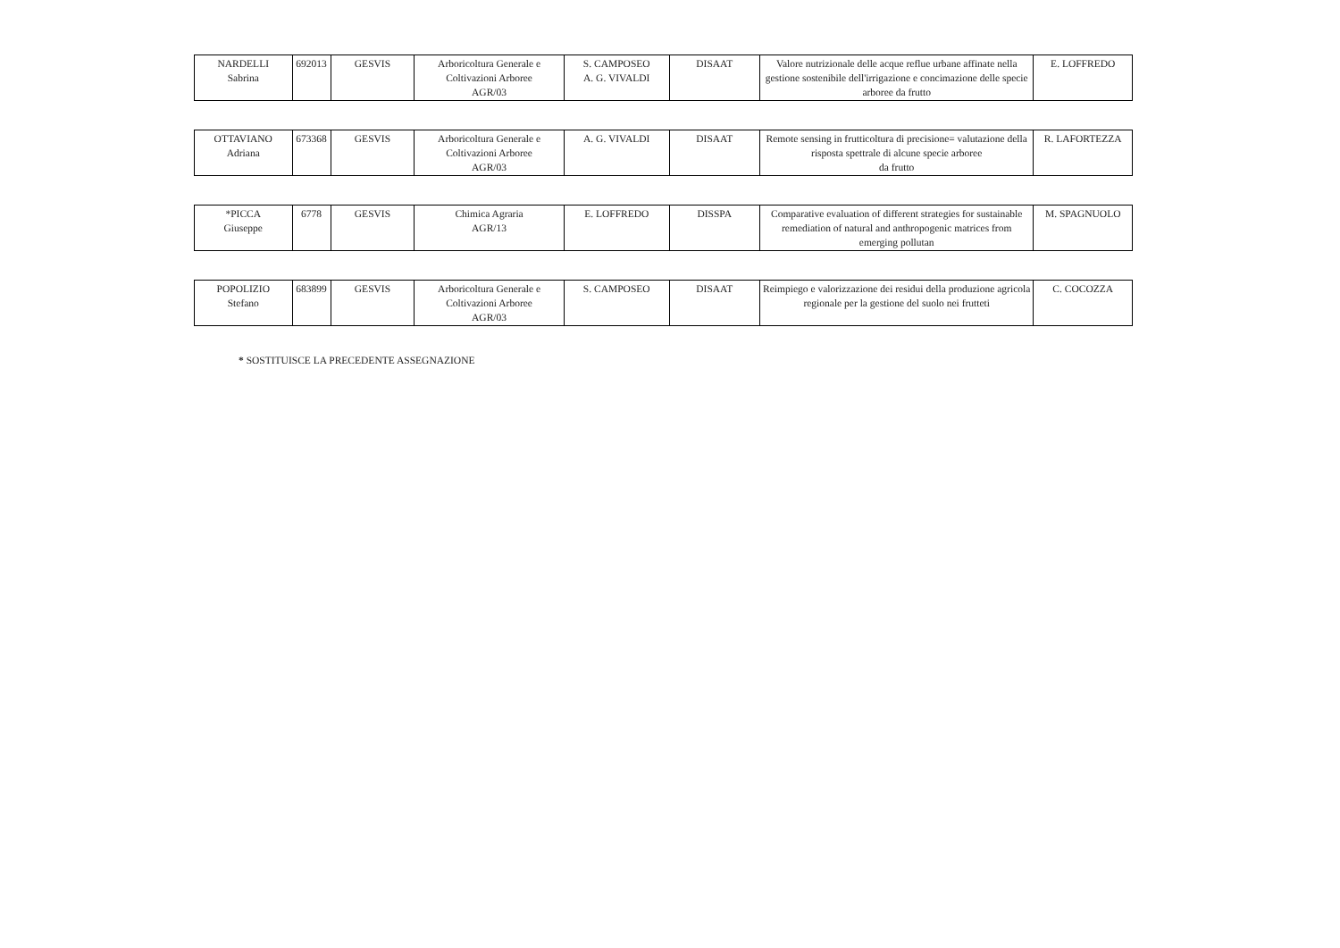| NARDELLI Sabrina | 692013 | GESVIS | Arboricoltura Generale e Coltivazioni Arboree AGR/03 | S. CAMPOSEO A. G. VIVALDI | DISAAT | Valore nutrizionale delle acque reflue urbane affinate nella gestione sostenibile dell'irrigazione e concimazione delle specie arboree da frutto | E. LOFFREDO |
| OTTAVIANO Adriana | 673368 | GESVIS | Arboricoltura Generale e Coltivazioni Arboree AGR/03 | A. G. VIVALDI | DISAAT | Remote sensing in frutticoltura di precisione= valutazione della risposta spettrale di alcune specie arboree da frutto | R. LAFORTEZZA |
| *PICCA Giuseppe | 6778 | GESVIS | Chimica Agraria AGR/13 | E. LOFFREDO | DISSPA | Comparative evaluation of different strategies for sustainable remediation of natural and anthropogenic matrices from emerging pollutan | M. SPAGNUOLO |
| POPOLIZIO Stefano | 683899 | GESVIS | Arboricoltura Generale e Coltivazioni Arboree AGR/03 | S. CAMPOSEO | DISAAT | Reimpiego e valorizzazione dei residui della produzione agricola regionale per la gestione del suolo nei frutteti | C. COCOZZA |
* SOSTITUISCE LA PRECEDENTE ASSEGNAZIONE